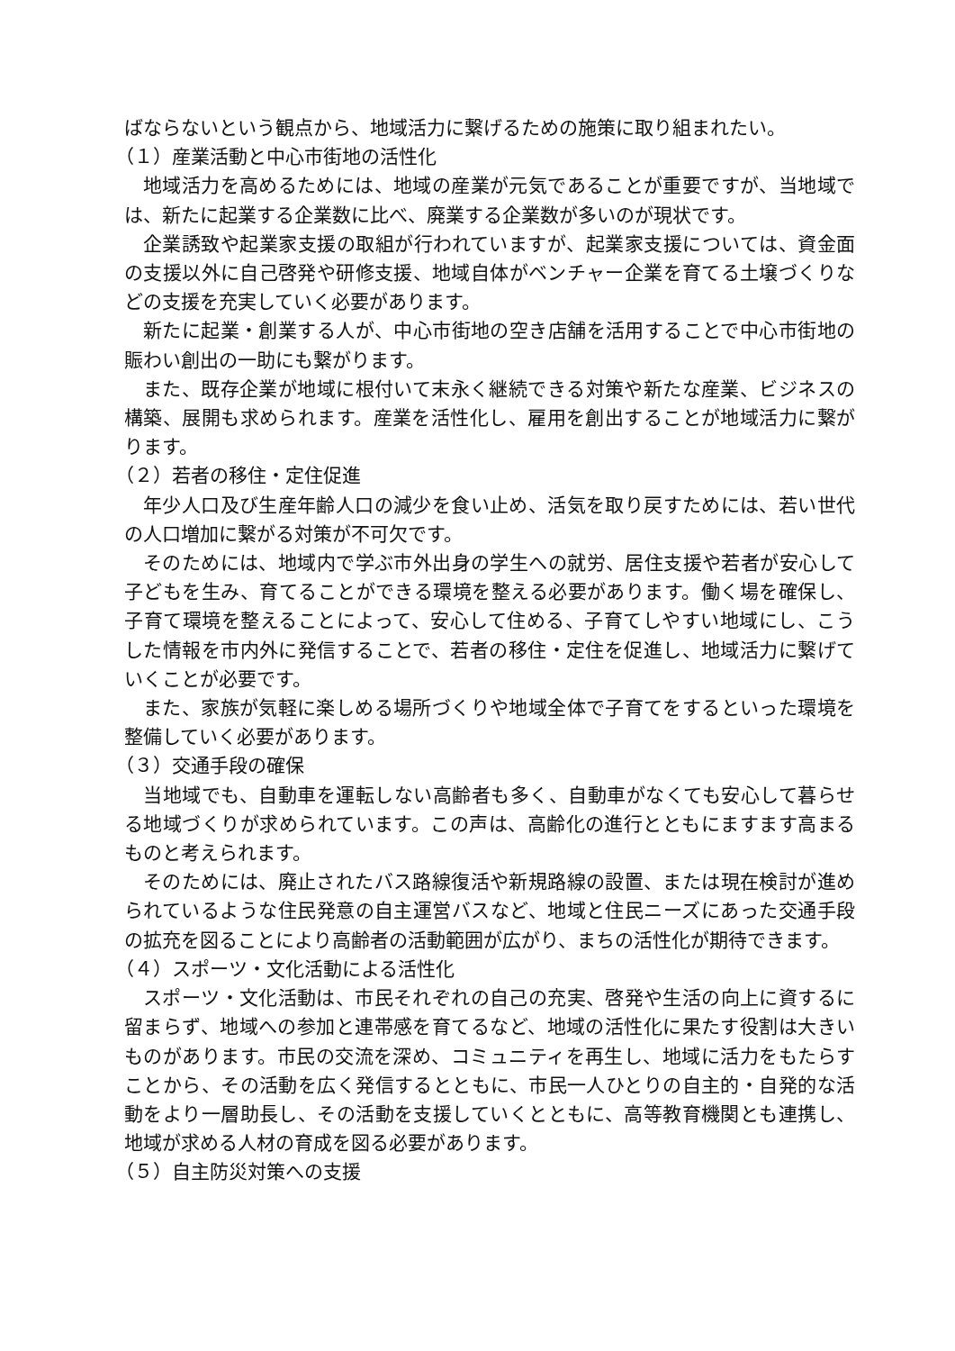ばならないという観点から、地域活力に繋げるための施策に取り組まれたい。
（１）産業活動と中心市街地の活性化
地域活力を高めるためには、地域の産業が元気であることが重要ですが、当地域では、新たに起業する企業数に比べ、廃業する企業数が多いのが現状です。
企業誘致や起業家支援の取組が行われていますが、起業家支援については、資金面の支援以外に自己啓発や研修支援、地域自体がベンチャー企業を育てる土壌づくりなどの支援を充実していく必要があります。
新たに起業・創業する人が、中心市街地の空き店舗を活用することで中心市街地の賑わい創出の一助にも繋がります。
また、既存企業が地域に根付いて末永く継続できる対策や新たな産業、ビジネスの構築、展開も求められます。産業を活性化し、雇用を創出することが地域活力に繋がります。
（２）若者の移住・定住促進
年少人口及び生産年齢人口の減少を食い止め、活気を取り戻すためには、若い世代の人口増加に繋がる対策が不可欠です。
そのためには、地域内で学ぶ市外出身の学生への就労、居住支援や若者が安心して子どもを生み、育てることができる環境を整える必要があります。働く場を確保し、子育て環境を整えることによって、安心して住める、子育てしやすい地域にし、こうした情報を市内外に発信することで、若者の移住・定住を促進し、地域活力に繋げていくことが必要です。
また、家族が気軽に楽しめる場所づくりや地域全体で子育てをするといった環境を整備していく必要があります。
（３）交通手段の確保
当地域でも、自動車を運転しない高齢者も多く、自動車がなくても安心して暮らせる地域づくりが求められています。この声は、高齢化の進行とともにますます高まるものと考えられます。
そのためには、廃止されたバス路線復活や新規路線の設置、または現在検討が進められているような住民発意の自主運営バスなど、地域と住民ニーズにあった交通手段の拡充を図ることにより高齢者の活動範囲が広がり、まちの活性化が期待できます。
（４）スポーツ・文化活動による活性化
スポーツ・文化活動は、市民それぞれの自己の充実、啓発や生活の向上に資するに留まらず、地域への参加と連帯感を育てるなど、地域の活性化に果たす役割は大きいものがあります。市民の交流を深め、コミュニティを再生し、地域に活力をもたらすことから、その活動を広く発信するとともに、市民一人ひとりの自主的・自発的な活動をより一層助長し、その活動を支援していくとともに、高等教育機関とも連携し、地域が求める人材の育成を図る必要があります。
（５）自主防災対策への支援